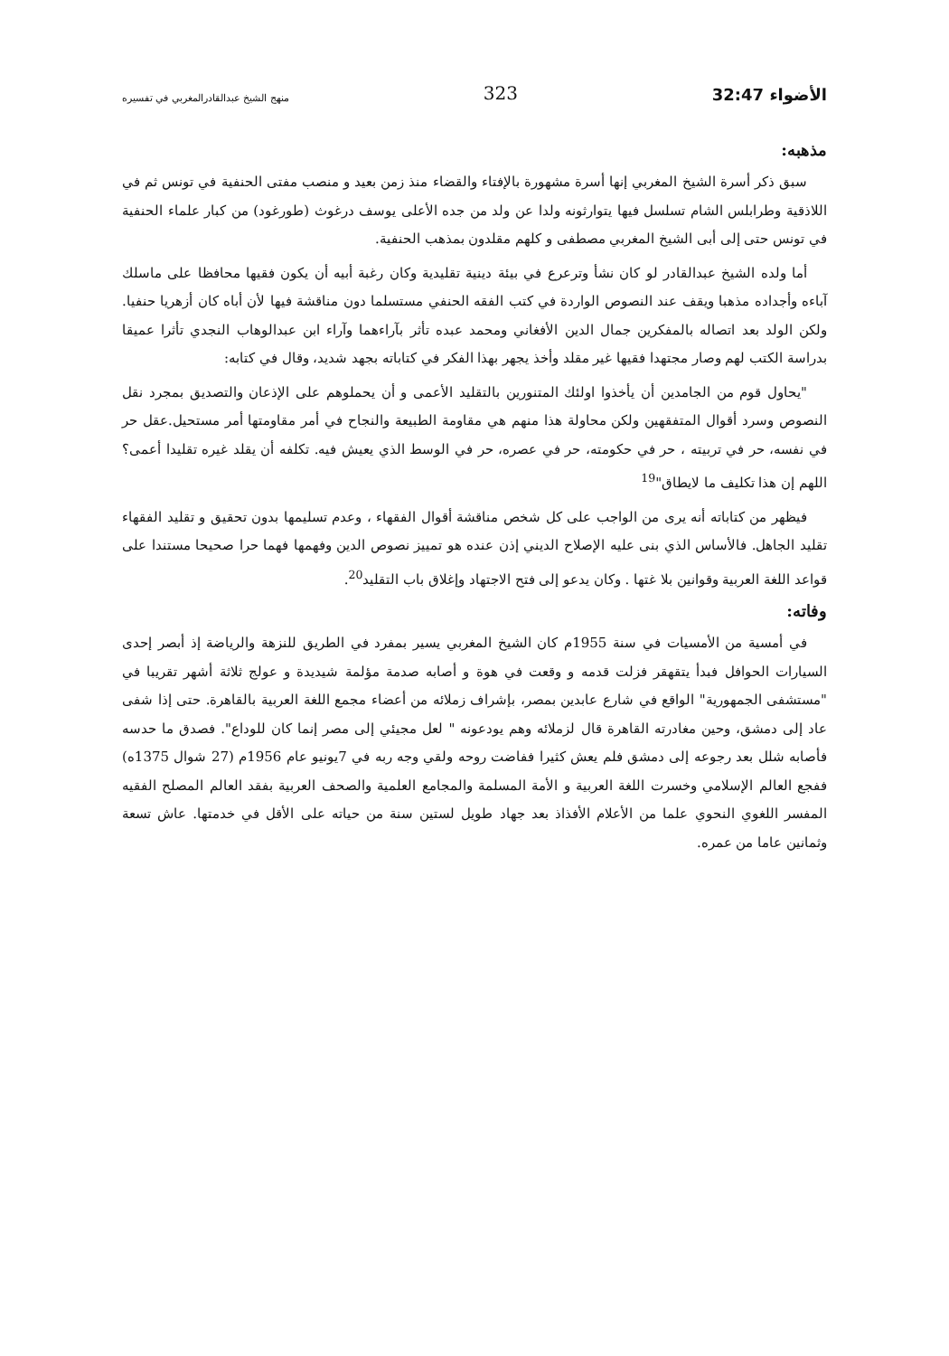الأضواء 32:47 323 منهج الشيخ عبدالقادرالمغربي في تفسيره
مذهبه:
سبق ذكر أسرة الشيخ المغربي إنها أسرة مشهورة بالإفتاء والقضاء منذ زمن بعيد و منصب مفتى الحنفية في تونس ثم في اللاذقية وطرابلس الشام تسلسل فيها يتوارثونه ولدا عن ولد من جده الأعلى يوسف درغوث (طورغود) من كبار علماء الحنفية في تونس حتى إلى أبى الشيخ المغربي مصطفى و كلهم مقلدون بمذهب الحنفية.
أما ولده الشيخ عبدالقادر لو كان نشأ وترعرع في بيئة دينية تقليدية وكان رغبة أبيه أن يكون فقيها محافظا على ماسلك آباءه وأجداده مذهبا ويقف عند النصوص الواردة في كتب الفقه الحنفي مستسلما دون مناقشة فيها لأن أباه كان أزهريا حنفيا. ولكن الولد بعد اتصاله بالمفكرين جمال الدين الأفغاني ومحمد عبده تأثر بآراءهما وآراء ابن عبدالوهاب النجدي تأثرا عميقا بدراسة الكتب لهم وصار مجتهدا فقيها غير مقلد وأخذ يجهر بهذا الفكر في كتاباته بجهد شديد، وقال في كتابه:
"يحاول قوم من الجامدين أن يأخذوا اولئك المتنورين بالتقليد الأعمى و أن يحملوهم على الإذعان والتصديق بمجرد نقل النصوص وسرد أقوال المتفقهين ولكن محاولة هذا منهم هي مقاومة الطبيعة والنجاح في أمر مقاومتها أمر مستحيل.عقل حر في نفسه، حر في تربيته ، حر في حكومته، حر في عصره، حر في الوسط الذي يعيش فيه. تكلفه أن يقلد غيره تقليدا أعمى؟ اللهم إن هذا تكليف ما لايطاق"<sup>19</sup>
فيظهر من كتاباته أنه يرى من الواجب على كل شخص مناقشة أقوال الفقهاء ، وعدم تسليمها بدون تحقيق و تقليد الفقهاء تقليد الجاهل. فالأساس الذي بنى عليه الإصلاح الديني إذن عنده هو تمييز نصوص الدين وفهمها فهما حرا صحيحا مستندا على قواعد اللغة العربية وقوانين بلا غتها . وكان يدعو إلى فتح الاجتهاد وإغلاق باب التقليد<sup>20</sup>.
وفاته:
في أمسية من الأمسيات في سنة 1955م كان الشيخ المغربي يسير بمفرد في الطريق للنزهة والرياضة إذ أبصر إحدى السيارات الحوافل فبدأ يتقهقر فزلت قدمه و وقعت في هوة و أصابه صدمة مؤلمة شيديدة و عولج ثلاثة أشهر تقريبا في "مستشفى الجمهورية" الواقع في شارع عابدين بمصر، بإشراف زملائه من أعضاء مجمع اللغة العربية بالقاهرة. حتى إذا شفى عاد إلى دمشق، وحين مغادرته القاهرة قال لزملائه وهم يودعونه " لعل مجيئي إلى مصر إنما كان للوداع". فصدق ما حدسه فأصابه شلل بعد رجوعه إلى دمشق فلم يعش كثيرا ففاضت روحه ولقي وجه ربه في 7يونيو عام 1956م (27 شوال 1375ه) ففجع العالم الإسلامي وخسرت اللغة العربية و الأمة المسلمة والمجامع العلمية والصحف العربية بفقد العالم المصلح الفقيه المفسر اللغوي النحوي علما من الأعلام الأفذاذ بعد جهاد طويل لستين سنة من حياته على الأقل في خدمتها. عاش تسعة وثمانين عاما من عمره.